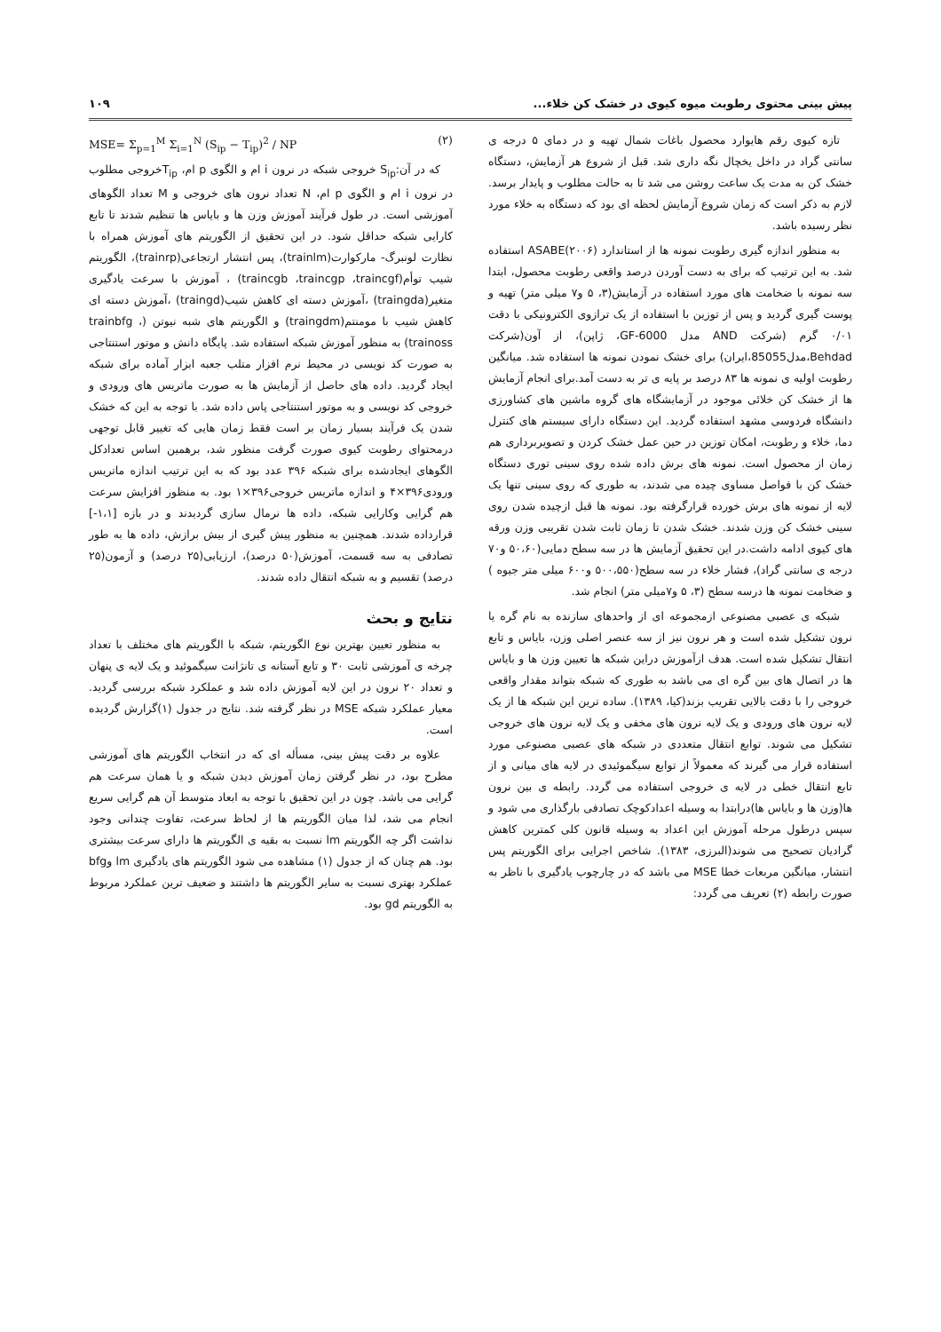پیش بینی محتوی رطوبت میوه کیوی در خشک کن خلاء... ۱۰۹
تازه کیوی رقم هایوارد محصول باغات شمال تهیه و در دمای ۵ درجه ی سانتی گراد در داخل یخچال نگه داری شد. قبل از شروع هر آزمایش، دستگاه خشک کن به مدت یک ساعت روشن می شد تا به حالت مطلوب و پایدار برسد. لازم به ذکر است که زمان شروع آزمایش لحظه ای بود که دستگاه به خلاء مورد نظر رسیده باشد.
به منظور اندازه گیری رطوبت نمونه ها از استاندارد ASABE(۲۰۰۶) استفاده شد. به این ترتیب که برای به دست آوردن درصد واقعی رطوبت محصول، ابتدا سه نمونه با ضخامت های مورد استفاده در آزمایش(۳، ۵ و۷ میلی متر) تهیه و پوست گیری گردید و پس از توزین با استفاده از یک ترازوی الکترونیکی با دقت ۰/۰۱ گرم (شرکت AND مدل GF-6000، ژاپن)، از آون(شرکت Behdad،مدل85055،ایران) برای خشک نمودن نمونه ها استفاده شد. میانگین رطوبت اولیه ی نمونه ها ۸۳ درصد بر پایه ی تر به دست آمد.برای انجام آزمایش ها از خشک کن خلائی موجود در آزمایشگاه های گروه ماشین های کشاورزی دانشگاه فردوسی مشهد استفاده گردید. این دستگاه دارای سیستم های کنترل دما، خلاء و رطوبت، امکان توزین در حین عمل خشک کردن و تصویربرداری هم زمان از محصول است. نمونه های برش داده شده روی سینی توری دستگاه خشک کن با فواصل مساوی چیده می شدند، به طوری که روی سینی تنها یک لایه از نمونه های برش خورده قرارگرفته بود. نمونه ها قبل ازچیده شدن روی سینی خشک کن وزن شدند. خشک شدن تا زمان ثابت شدن تقریبی وزن ورقه های کیوی ادامه داشت.در این تحقیق آزمایش ها در سه سطح دمایی(۵۰،۶۰ و۷۰ درجه ی سانتی گراد)، فشار خلاء در سه سطح(۵۰۰،۵۵۰ و۶۰۰ میلی متر جیوه ) و ضخامت نمونه ها درسه سطح (۳، ۵ و۷میلی متر) انجام شد.
شبکه ی عصبی مصنوعی ازمجموعه ای از واحدهای سازنده به نام گره یا نرون تشکیل شده است و هر نرون نیز از سه عنصر اصلی وزن، بایاس و تابع انتقال تشکیل شده است. هدف ازآموزش دراین شبکه ها تعیین وزن ها و بایاس ها در اتصال های بین گره ای می باشد به طوری که شبکه بتواند مقدار واقعی خروجی را با دقت بالایی تقریب بزند(کیا، ۱۳۸۹). ساده ترین این شبکه ها از یک لایه نرون های ورودی و یک لایه نرون های مخفی و یک لایه نرون های خروجی تشکیل می شوند. توابع انتقال متعددی در شبکه های عصبی مصنوعی مورد استفاده قرار می گیرند که معمولاً از توابع سیگموئیدی در لایه های میانی و از تابع انتقال خطی در لایه ی خروجی استفاده می گردد. رابطه ی بین نرون ها(وزن ها و بایاس ها)درابتدا به وسیله اعدادکوچک تصادفی بارگذاری می شود و سپس درطول مرحله آموزش این اعداد به وسیله قانون کلی کمترین کاهش گرادیان تصحیح می شوند(البرزی، ۱۳۸۳). شاخص اجرایی برای الگوریتم پس انتشار، میانگین مربعات خطا MSE می باشد که در چارچوب یادگیری با ناظر به صورت رابطه (۲) تعریف می گردد:
MSE= Σ<sub>p=1</sub><sup>M</sup> Σ<sub>i=1</sub><sup>N</sup> (S<sub>ip</sub> − T<sub>ip</sub>)<sup>2</sup> / NP (۲)
که در آن:S<sub>ip</sub> خروجی شبکه در نرون i ام و الگوی p ام، T<sub>ip</sub>خروجی مطلوب در نرون i ام و الگوی p ام، N تعداد نرون های خروجی و M تعداد الگوهای آموزشی است. در طول فرآیند آموزش وزن ها و بایاس ها تنظیم شدند تا تابع کارایی شبکه حداقل شود. در این تحقیق از الگوریتم های آموزش همراه با نظارت لونبرگ- مارکوارت(trainlm)، پس انتشار ارتجاعی(trainrp)، الگوریتم شیب توأم(traincgb ،traincgp ،traincgf) ، آموزش با سرعت یادگیری متغیر(traingda) ،آموزش دسته ای کاهش شیب(traingd) ،آموزش دسته ای کاهش شیب با مومنتم(traingdm) و الگوریتم های شبه نیوتن (trainbfg ، trainoss) به منظور آموزش شبکه استفاده شد. پایگاه دانش و موتور استنتاجی به صورت کد نویسی در محیط نرم افزار متلب جعبه ابزار آماده برای شبکه ایجاد گردید. داده های حاصل از آزمایش ها به صورت ماتریس های ورودی و خروجی کد نویسی و به موتور استنتاجی پاس داده شد. با توجه به این که خشک شدن یک فرآیند بسیار زمان بر است فقط زمان هایی که تغییر قابل توجهی درمحتوای رطوبت کیوی صورت گرفت منظور شد، برهمین اساس تعدادکل الگوهای ایجادشده برای شبکه ۳۹۶ عدد بود که به این ترتیب اندازه ماتریس ورودی۳۹۶×۴ و اندازه ماتریس خروجی۳۹۶×۱ بود. به منظور افزایش سرعت هم گرایی وکارایی شبکه، داده ها نرمال سازی گردیدند و در بازه [۱،۱-] قرارداده شدند. همچنین به منظور پیش گیری از بیش برازش، داده ها به طور تصادفی به سه قسمت، آموزش(۵۰ درصد)، ارزیابی(۲۵ درصد) و آزمون(۲۵ درصد) تقسیم و به شبکه انتقال داده شدند.
نتایج و بحث
به منظور تعیین بهترین نوع الگوریتم، شبکه با الگوریتم های مختلف با تعداد چرخه ی آموزشی ثابت ۳۰ و تابع آستانه ی تانژانت سیگموئید و یک لایه ی پنهان و تعداد ۲۰ نرون در این لایه آموزش داده شد و عملکرد شبکه بررسی گردید. معیار عملکرد شبکه MSE در نظر گرفته شد. نتایج در جدول (۱)گزارش گردیده است.
علاوه بر دقت پیش بینی، مسأله ای که در انتخاب الگوریتم های آموزشی مطرح بود، در نظر گرفتن زمان آموزش دیدن شبکه و یا همان سرعت هم گرایی می باشد. چون در این تحقیق با توجه به ابعاد متوسط آن هم گرایی سریع انجام می شد، لذا میان الگوریتم ها از لحاظ سرعت، تفاوت چندانی وجود نداشت اگر چه الگوریتم lm نسبت به بقیه ی الگوریتم ها دارای سرعت بیشتری بود. هم چنان که از جدول (۱) مشاهده می شود الگوریتم های یادگیری lm وbfg عملکرد بهتری نسبت به سایر الگوریتم ها داشتند و ضعیف ترین عملکرد مربوط به الگوریتم gd بود.